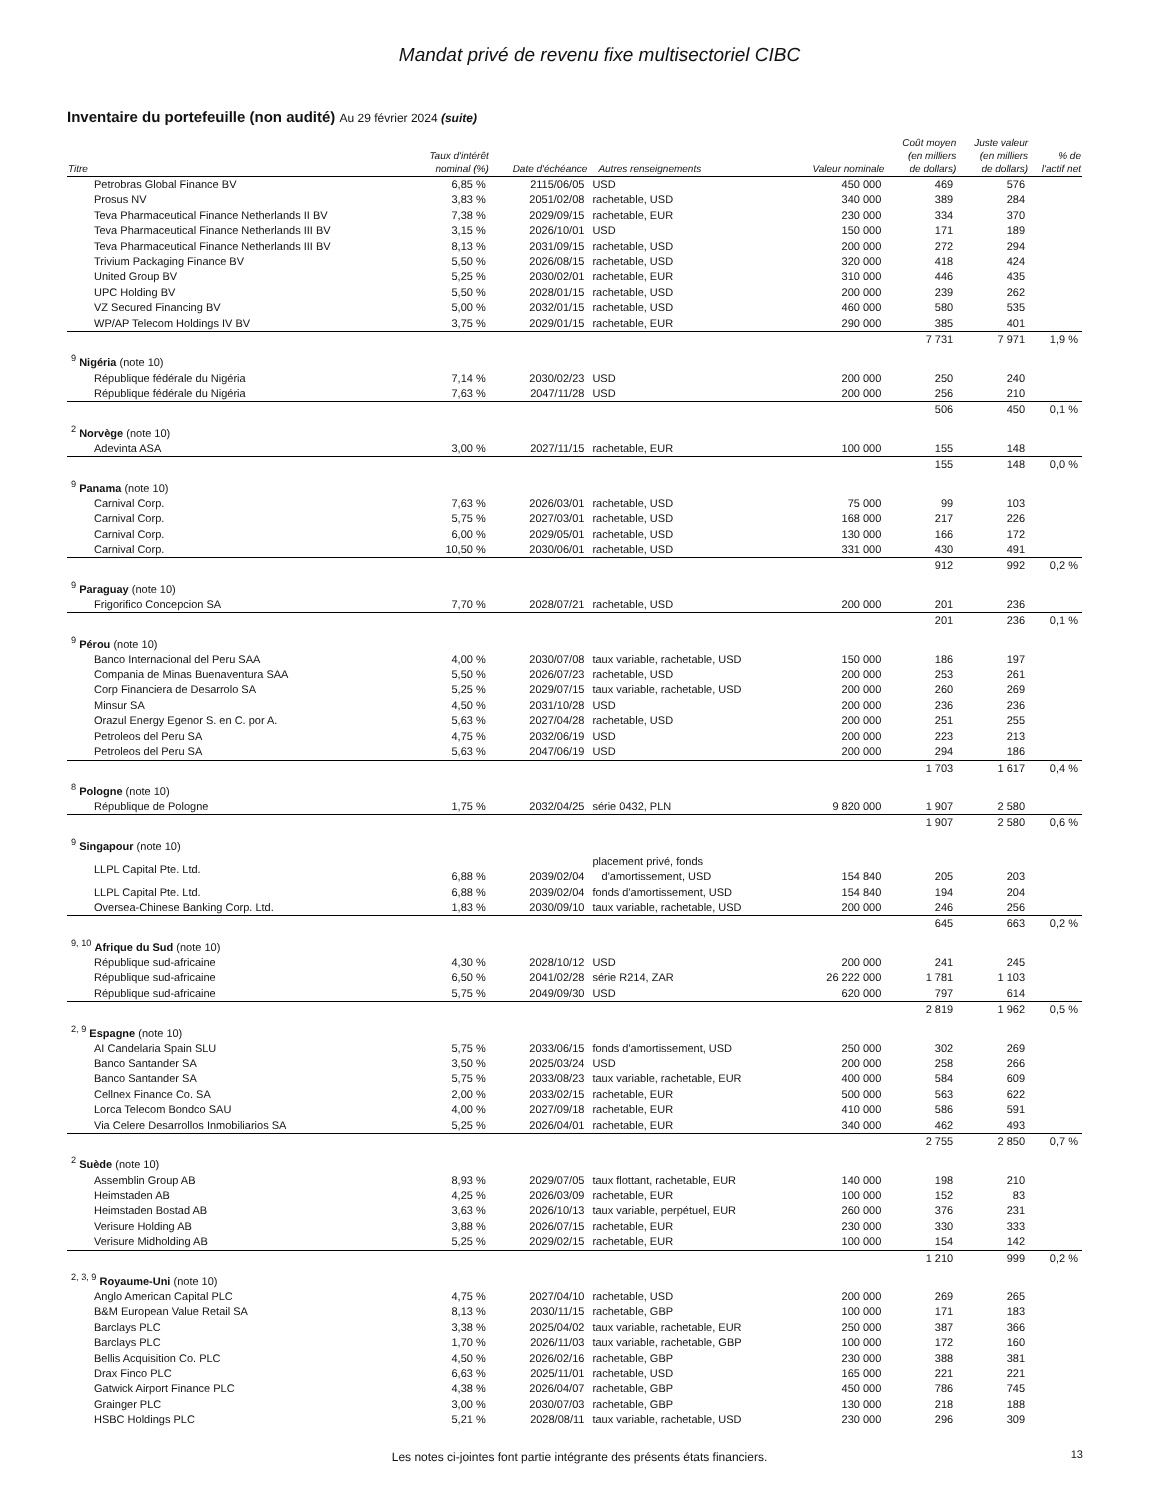Mandat privé de revenu fixe multisectoriel CIBC
Inventaire du portefeuille (non audité) Au 29 février 2024 (suite)
| Titre | Taux d'intérêt nominal (%) | Date d'échéance | Autres renseignements | Valeur nominale | Coût moyen (en milliers de dollars) | Juste valeur (en milliers de dollars) | % de l'actif net |
| --- | --- | --- | --- | --- | --- | --- | --- |
| Petrobras Global Finance BV | 6,85 % | 2115/06/05 | USD | 450 000 | 469 | 576 | |
| Prosus NV | 3,83 % | 2051/02/08 | rachetable, USD | 340 000 | 389 | 284 | |
| Teva Pharmaceutical Finance Netherlands II BV | 7,38 % | 2029/09/15 | rachetable, EUR | 230 000 | 334 | 370 | |
| Teva Pharmaceutical Finance Netherlands III BV | 3,15 % | 2026/10/01 | USD | 150 000 | 171 | 189 | |
| Teva Pharmaceutical Finance Netherlands III BV | 8,13 % | 2031/09/15 | rachetable, USD | 200 000 | 272 | 294 | |
| Trivium Packaging Finance BV | 5,50 % | 2026/08/15 | rachetable, USD | 320 000 | 418 | 424 | |
| United Group BV | 5,25 % | 2030/02/01 | rachetable, EUR | 310 000 | 446 | 435 | |
| UPC Holding BV | 5,50 % | 2028/01/15 | rachetable, USD | 200 000 | 239 | 262 | |
| VZ Secured Financing BV | 5,00 % | 2032/01/15 | rachetable, USD | 460 000 | 580 | 535 | |
| WP/AP Telecom Holdings IV BV | 3,75 % | 2029/01/15 | rachetable, EUR | 290 000 | 385 | 401 | |
| | | | | | 7 731 | 7 971 | 1,9 % |
| <sup>9</sup> Nigéria (note 10) | | | | | | | |
| République fédérale du Nigéria | 7,14 % | 2030/02/23 | USD | 200 000 | 250 | 240 | |
| République fédérale du Nigéria | 7,63 % | 2047/11/28 | USD | 200 000 | 256 | 210 | |
| | | | | | 506 | 450 | 0,1 % |
| <sup>2</sup> Norvège (note 10) | | | | | | | |
| Adevinta ASA | 3,00 % | 2027/11/15 | rachetable, EUR | 100 000 | 155 | 148 | |
| | | | | | 155 | 148 | 0,0 % |
| <sup>9</sup> Panama (note 10) | | | | | | | |
| Carnival Corp. | 7,63 % | 2026/03/01 | rachetable, USD | 75 000 | 99 | 103 | |
| Carnival Corp. | 5,75 % | 2027/03/01 | rachetable, USD | 168 000 | 217 | 226 | |
| Carnival Corp. | 6,00 % | 2029/05/01 | rachetable, USD | 130 000 | 166 | 172 | |
| Carnival Corp. | 10,50 % | 2030/06/01 | rachetable, USD | 331 000 | 430 | 491 | |
| | | | | | 912 | 992 | 0,2 % |
| <sup>9</sup> Paraguay (note 10) | | | | | | | |
| Frigorifico Concepcion SA | 7,70 % | 2028/07/21 | rachetable, USD | 200 000 | 201 | 236 | |
| | | | | | 201 | 236 | 0,1 % |
| <sup>9</sup> Pérou (note 10) | | | | | | | |
| Banco Internacional del Peru SAA | 4,00 % | 2030/07/08 | taux variable, rachetable, USD | 150 000 | 186 | 197 | |
| Compania de Minas Buenaventura SAA | 5,50 % | 2026/07/23 | rachetable, USD | 200 000 | 253 | 261 | |
| Corp Financiera de Desarrolo SA | 5,25 % | 2029/07/15 | taux variable, rachetable, USD | 200 000 | 260 | 269 | |
| Minsur SA | 4,50 % | 2031/10/28 | USD | 200 000 | 236 | 236 | |
| Orazul Energy Egenor S. en C. por A. | 5,63 % | 2027/04/28 | rachetable, USD | 200 000 | 251 | 255 | |
| Petroleos del Peru SA | 4,75 % | 2032/06/19 | USD | 200 000 | 223 | 213 | |
| Petroleos del Peru SA | 5,63 % | 2047/06/19 | USD | 200 000 | 294 | 186 | |
| | | | | | 1 703 | 1 617 | 0,4 % |
| <sup>8</sup> Pologne (note 10) | | | | | | | |
| République de Pologne | 1,75 % | 2032/04/25 | série 0432, PLN | 9 820 000 | 1 907 | 2 580 | |
| | | | | | 1 907 | 2 580 | 0,6 % |
| <sup>9</sup> Singapour (note 10) | | | | | | | |
| LLPL Capital Pte. Ltd. | 6,88 % | 2039/02/04 | placement privé, fonds d'amortissement, USD | 154 840 | 205 | 203 | |
| LLPL Capital Pte. Ltd. | 6,88 % | 2039/02/04 | fonds d'amortissement, USD | 154 840 | 194 | 204 | |
| Oversea-Chinese Banking Corp. Ltd. | 1,83 % | 2030/09/10 | taux variable, rachetable, USD | 200 000 | 246 | 256 | |
| | | | | | 645 | 663 | 0,2 % |
| <sup>9, 10</sup> Afrique du Sud (note 10) | | | | | | | |
| République sud-africaine | 4,30 % | 2028/10/12 | USD | 200 000 | 241 | 245 | |
| République sud-africaine | 6,50 % | 2041/02/28 | série R214, ZAR | 26 222 000 | 1 781 | 1 103 | |
| République sud-africaine | 5,75 % | 2049/09/30 | USD | 620 000 | 797 | 614 | |
| | | | | | 2 819 | 1 962 | 0,5 % |
| <sup>2, 9</sup> Espagne (note 10) | | | | | | | |
| AI Candelaria Spain SLU | 5,75 % | 2033/06/15 | fonds d'amortissement, USD | 250 000 | 302 | 269 | |
| Banco Santander SA | 3,50 % | 2025/03/24 | USD | 200 000 | 258 | 266 | |
| Banco Santander SA | 5,75 % | 2033/08/23 | taux variable, rachetable, EUR | 400 000 | 584 | 609 | |
| Cellnex Finance Co. SA | 2,00 % | 2033/02/15 | rachetable, EUR | 500 000 | 563 | 622 | |
| Lorca Telecom Bondco SAU | 4,00 % | 2027/09/18 | rachetable, EUR | 410 000 | 586 | 591 | |
| Via Celere Desarrollos Inmobiliarios SA | 5,25 % | 2026/04/01 | rachetable, EUR | 340 000 | 462 | 493 | |
| | | | | | 2 755 | 2 850 | 0,7 % |
| <sup>2</sup> Suède (note 10) | | | | | | | |
| Assemblin Group AB | 8,93 % | 2029/07/05 | taux flottant, rachetable, EUR | 140 000 | 198 | 210 | |
| Heimstaden AB | 4,25 % | 2026/03/09 | rachetable, EUR | 100 000 | 152 | 83 | |
| Heimstaden Bostad AB | 3,63 % | 2026/10/13 | taux variable, perpétuel, EUR | 260 000 | 376 | 231 | |
| Verisure Holding AB | 3,88 % | 2026/07/15 | rachetable, EUR | 230 000 | 330 | 333 | |
| Verisure Midholding AB | 5,25 % | 2029/02/15 | rachetable, EUR | 100 000 | 154 | 142 | |
| | | | | | 1 210 | 999 | 0,2 % |
| <sup>2, 3, 9</sup> Royaume-Uni (note 10) | | | | | | | |
| Anglo American Capital PLC | 4,75 % | 2027/04/10 | rachetable, USD | 200 000 | 269 | 265 | |
| B&M European Value Retail SA | 8,13 % | 2030/11/15 | rachetable, GBP | 100 000 | 171 | 183 | |
| Barclays PLC | 3,38 % | 2025/04/02 | taux variable, rachetable, EUR | 250 000 | 387 | 366 | |
| Barclays PLC | 1,70 % | 2026/11/03 | taux variable, rachetable, GBP | 100 000 | 172 | 160 | |
| Bellis Acquisition Co. PLC | 4,50 % | 2026/02/16 | rachetable, GBP | 230 000 | 388 | 381 | |
| Drax Finco PLC | 6,63 % | 2025/11/01 | rachetable, USD | 165 000 | 221 | 221 | |
| Gatwick Airport Finance PLC | 4,38 % | 2026/04/07 | rachetable, GBP | 450 000 | 786 | 745 | |
| Grainger PLC | 3,00 % | 2030/07/03 | rachetable, GBP | 130 000 | 218 | 188 | |
| HSBC Holdings PLC | 5,21 % | 2028/08/11 | taux variable, rachetable, USD | 230 000 | 296 | 309 | |
Les notes ci-jointes font partie intégrante des présents états financiers.
13